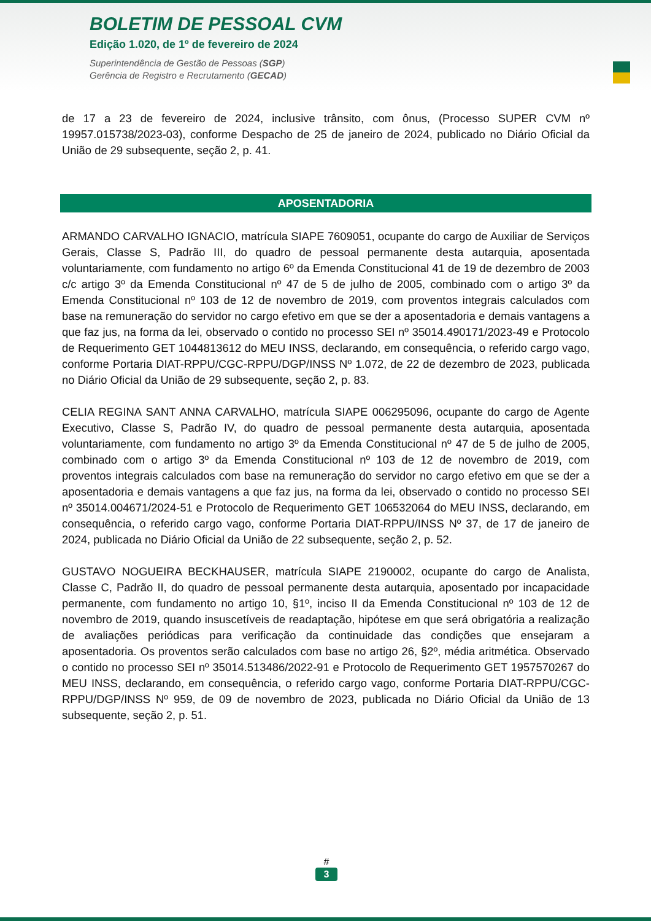BOLETIM DE PESSOAL CVM
Edição 1.020, de 1º de fevereiro de 2024
Superintendência de Gestão de Pessoas (SGP)
Gerência de Registro e Recrutamento (GECAD)
de 17 a 23 de fevereiro de 2024, inclusive trânsito, com ônus, (Processo SUPER CVM nº 19957.015738/2023-03), conforme Despacho de 25 de janeiro de 2024, publicado no Diário Oficial da União de 29 subsequente, seção 2, p. 41.
APOSENTADORIA
ARMANDO CARVALHO IGNACIO, matrícula SIAPE 7609051, ocupante do cargo de Auxiliar de Serviços Gerais, Classe S, Padrão III, do quadro de pessoal permanente desta autarquia, aposentada voluntariamente, com fundamento no artigo 6º da Emenda Constitucional 41 de 19 de dezembro de 2003 c/c artigo 3º da Emenda Constitucional nº 47 de 5 de julho de 2005, combinado com o artigo 3º da Emenda Constitucional nº 103 de 12 de novembro de 2019, com proventos integrais calculados com base na remuneração do servidor no cargo efetivo em que se der a aposentadoria e demais vantagens a que faz jus, na forma da lei, observado o contido no processo SEI nº 35014.490171/2023-49 e Protocolo de Requerimento GET 1044813612 do MEU INSS, declarando, em consequência, o referido cargo vago, conforme Portaria DIAT-RPPU/CGC-RPPU/DGP/INSS Nº 1.072, de 22 de dezembro de 2023, publicada no Diário Oficial da União de 29 subsequente, seção 2, p. 83.
CELIA REGINA SANT ANNA CARVALHO, matrícula SIAPE 006295096, ocupante do cargo de Agente Executivo, Classe S, Padrão IV, do quadro de pessoal permanente desta autarquia, aposentada voluntariamente, com fundamento no artigo 3º da Emenda Constitucional nº 47 de 5 de julho de 2005, combinado com o artigo 3º da Emenda Constitucional nº 103 de 12 de novembro de 2019, com proventos integrais calculados com base na remuneração do servidor no cargo efetivo em que se der a aposentadoria e demais vantagens a que faz jus, na forma da lei, observado o contido no processo SEI nº 35014.004671/2024-51 e Protocolo de Requerimento GET 106532064 do MEU INSS, declarando, em consequência, o referido cargo vago, conforme Portaria DIAT-RPPU/INSS Nº 37, de 17 de janeiro de 2024, publicada no Diário Oficial da União de 22 subsequente, seção 2, p. 52.
GUSTAVO NOGUEIRA BECKHAUSER, matrícula SIAPE 2190002, ocupante do cargo de Analista, Classe C, Padrão II, do quadro de pessoal permanente desta autarquia, aposentado por incapacidade permanente, com fundamento no artigo 10, §1º, inciso II da Emenda Constitucional nº 103 de 12 de novembro de 2019, quando insuscetíveis de readaptação, hipótese em que será obrigatória a realização de avaliações periódicas para verificação da continuidade das condições que ensejaram a aposentadoria. Os proventos serão calculados com base no artigo 26, §2º, média aritmética. Observado o contido no processo SEI nº 35014.513486/2022-91 e Protocolo de Requerimento GET 1957570267 do MEU INSS, declarando, em consequência, o referido cargo vago, conforme Portaria DIAT-RPPU/CGC-RPPU/DGP/INSS Nº 959, de 09 de novembro de 2023, publicada no Diário Oficial da União de 13 subsequente, seção 2, p. 51.
#
3